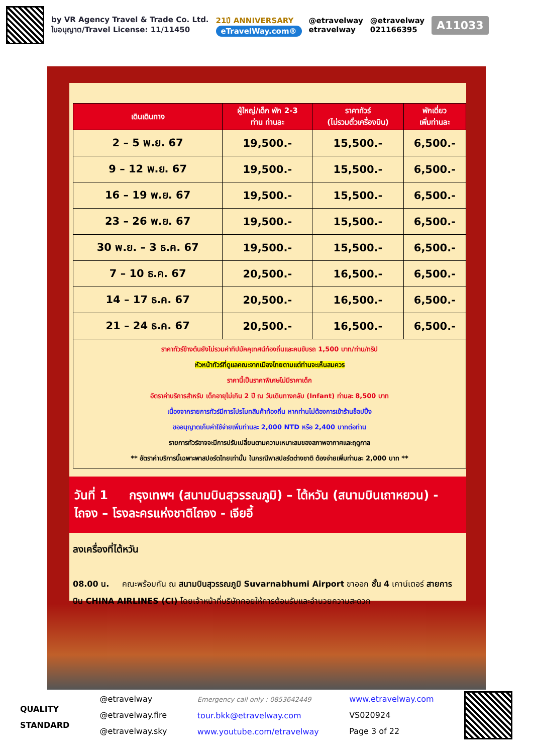by VR Agency Travel & Trade Co. Ltd.
ใบอนุญาต/Travel License: 11/11450
21ปี ANNIVERSARY
eTravelWay.com®
@etravelway
etravelway
@etravelway
021166395
A11033
| เดินเดินทาง | ผู้ใหญ่/เด็ก พัก 2-3 ท่าน ท่านละ | ราคาทัวร์ (ไม่รวมตั๋วเครื่องบิน) | พักเดี่ยว เพิ่มท่านละ |
| --- | --- | --- | --- |
| 2 – 5 พ.ย. 67 | 19,500.- | 15,500.- | 6,500.- |
| 9 – 12 พ.ย. 67 | 19,500.- | 15,500.- | 6,500.- |
| 16 – 19 พ.ย. 67 | 19,500.- | 15,500.- | 6,500.- |
| 23 – 26 พ.ย. 67 | 19,500.- | 15,500.- | 6,500.- |
| 30 พ.ย. – 3 ธ.ค. 67 | 19,500.- | 15,500.- | 6,500.- |
| 7 – 10 ธ.ค. 67 | 20,500.- | 16,500.- | 6,500.- |
| 14 – 17 ธ.ค. 67 | 20,500.- | 16,500.- | 6,500.- |
| 21 – 24 ธ.ค. 67 | 20,500.- | 16,500.- | 6,500.- |
| ราคาทัวร์ข้างต้นยังไม่รวมค่าทิปมัคคุเทศน์ท้องถิ่นและคนขับรถ 1,500 บาท/ท่าน/ทริป หัวหน้าทัวร์ที่ดูแลคณะจากเมืองไทยตามแต่ท่านจะเห็นสมควร ราคานี้เป็นราคาพิเศษไม่มีราคาเด็ก อัตราค่าบริการสำหรับ เด็กอายุไม่เกิน 2 ปี ณ วันเดินทางกลับ (Infant) ท่านละ 8,500 บาท เนื่องจากรายการทัวร์มีการโปรโมทสินค้าท้องถิ่น หากท่านไม่ต้องการเข้าร้านช็อปปิ้ง ขออนุญาตเก็บค่าใช้จ่ายเพิ่มท่านละ 2,000 NTD หรือ 2,400 บาทต่อท่าน รายการทัวร์อาจจะมีการปรับเปลี่ยนตามความเหมาะสมของสภาพอากาศและฤดูกาล ** อัตราค่าบริการนี้เฉพาะพาสปอร์ตไทยเท่านั้น ในกรณีพาสปอร์ตต่างชาติ ต้องจ่ายเพิ่มท่านละ 2,000 บาท ** | | | |
วันที่ 1 กรุงเทพฯ (สนามบินสุวรรณภูมิ) – ไต้หวัน (สนามบินเถาหยวน) - ไถจง – โรงละครแห่งชาติไถจง - เจียอี้
ลงเครื่องที่ไต้หวัน
08.00 น. คณะพร้อมกัน ณ สนามบินสุวรรณภูมิ Suvarnabhumi Airport ขาออก ชั้น 4 เคาน์เตอร์ สายการบิน CHINA AIRLINES (CI) โดยเจ้าหน้าที่บริษัทคอยให้การต้อนรับและอำนวยความสะดวก
QUALITY
STANDARD
@etravelway
@etravelway.fire
@etravelway.sky
Emergency call only : 0853642449
tour.bkk@etravelway.com
www.youtube.com/etravelway
www.etravelway.com
VS020924
Page 3 of 22